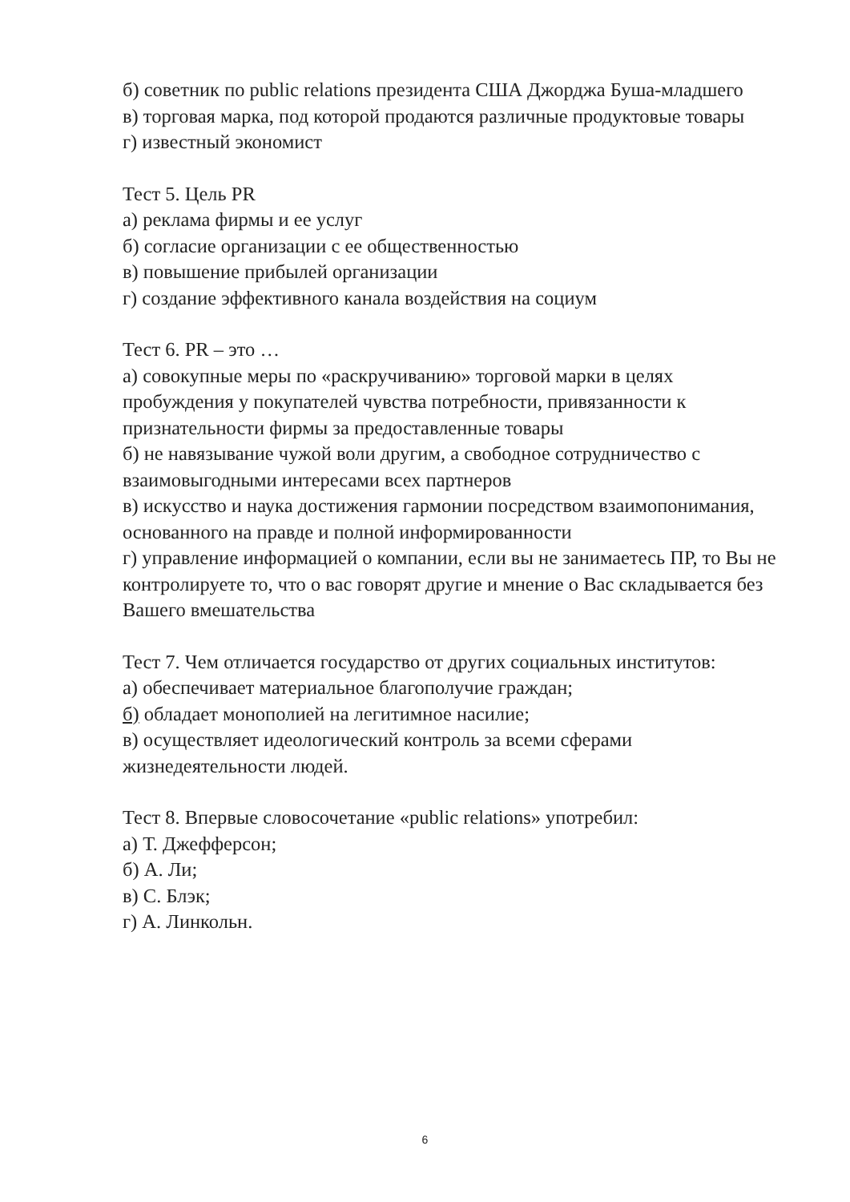б) советник по public relations президента США Джорджа Буша-младшего
в) торговая марка, под которой продаются различные продуктовые товары
г) известный экономист
Тест 5. Цель PR
а) реклама фирмы и ее услуг
б) согласие организации с ее общественностью
в) повышение прибылей организации
г) создание эффективного канала воздействия на социум
Тест 6. PR – это …
а) совокупные меры по «раскручиванию» торговой марки в целях пробуждения у покупателей чувства потребности, привязанности к признательности фирмы за предоставленные товары
б) не навязывание чужой воли другим, а свободное сотрудничество с взаимовыгодными интересами всех партнеров
в) искусство и наука достижения гармонии посредством взаимопонимания, основанного на правде и полной информированности
г) управление информацией о компании, если вы не занимаетесь ПР, то Вы не контролируете то, что о вас говорят другие и мнение о Вас складывается без Вашего вмешательства
Тест 7. Чем отличается государство от других социальных институтов:
а) обеспечивает материальное благополучие граждан;
б) обладает монополией на легитимное насилие;
в) осуществляет идеологический контроль за всеми сферами жизнедеятельности людей.
Тест 8. Впервые словосочетание «public relations» употребил:
а) Т. Джефферсон;
б) А. Ли;
в) С. Блэк;
г) А. Линкольн.
6